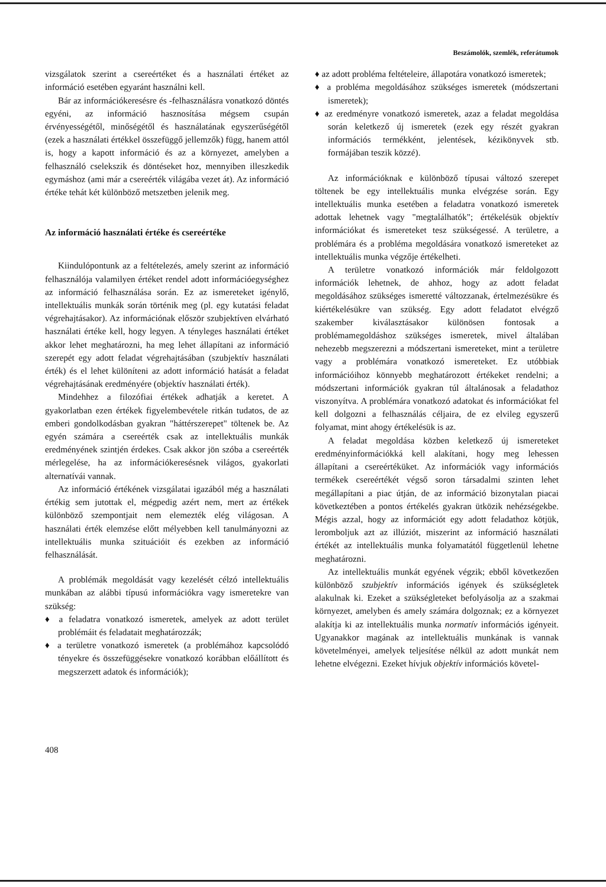Beszámolók, szemlék, referátumok
vizsgálatok szerint a csereértéket és a használati értéket az információ esetében egyaránt használni kell.
Bár az információkeresésre és -felhasználásra vonatkozó döntés egyéni, az információ hasznosítása mégsem csupán érvényességétől, minőségétől és használatának egyszerűségétől (ezek a használati értékkel összefüggő jellemzők) függ, hanem attól is, hogy a kapott információ és az a környezet, amelyben a felhasználó cselekszik és döntéseket hoz, mennyiben illeszkedik egymáshoz (ami már a csereérték világába vezet át). Az információ értéke tehát két különböző metszetben jelenik meg.
Az információ használati értéke és csereértéke
Kiindulópontunk az a feltételezés, amely szerint az információ felhasználója valamilyen értéket rendel adott információegységhez az információ felhasználása során. Ez az ismereteket igénylő, intellektuális munkák során történik meg (pl. egy kutatási feladat végrehajtásakor). Az információnak először szubjektíven elvárható használati értéke kell, hogy legyen. A tényleges használati értéket akkor lehet meghatározni, ha meg lehet állapítani az információ szerepét egy adott feladat végrehajtásában (szubjektív használati érték) és el lehet különíteni az adott információ hatását a feladat végrehajtásának eredményére (objektív használati érték).
Mindehhez a filozófiai értékek adhatják a keretet. A gyakorlatban ezen értékek figyelembevétele ritkán tudatos, de az emberi gondolkodásban gyakran "háttérszerepet" töltenek be. Az egyén számára a csereérték csak az intellektuális munkák eredményének szintjén érdekes. Csak akkor jön szóba a csereérték mérlegelése, ha az információkeresésnek világos, gyakorlati alternatívái vannak.
Az információ értékének vizsgálatai igazából még a használati értékig sem jutottak el, mégpedig azért nem, mert az értékek különböző szempontjait nem elemezték elég világosan. A használati érték elemzése előtt mélyebben kell tanulmányozni az intellektuális munka szituációit és ezekben az információ felhasználását.
A problémák megoldását vagy kezelését célzó intellektuális munkában az alábbi típusú információkra vagy ismeretekre van szükség:
♦ a feladatra vonatkozó ismeretek, amelyek az adott terület problémáit és feladatait meghatározzák;
♦ a területre vonatkozó ismeretek (a problémához kapcsolódó tényekre és összefüggésekre vonatkozó korábban előállított és megszerzett adatok és információk);
408
♦ az adott probléma feltételeire, állapotára vonatkozó ismeretek;
♦ a probléma megoldásához szükséges ismeretek (módszertani ismeretek);
♦ az eredményre vonatkozó ismeretek, azaz a feladat megoldása során keletkező új ismeretek (ezek egy részét gyakran információs termékként, jelentések, kézikönyvek stb. formájában teszik közzé).
Az információknak e különböző típusai változó szerepet töltenek be egy intellektuális munka elvégzése során. Egy intellektuális munka esetében a feladatra vonatkozó ismeretek adottak lehetnek vagy "megtalálhatók"; értékelésük objektív információkat és ismereteket tesz szükségessé. A területre, a problémára és a probléma megoldására vonatkozó ismereteket az intellektuális munka végzője értékelheti.
A területre vonatkozó információk már feldolgozott információk lehetnek, de ahhoz, hogy az adott feladat megoldásához szükséges ismeretté változzanak, értelmezésükre és kiértékelésükre van szükség. Egy adott feladatot elvégző szakember kiválasztásakor különösen fontosak a problémamegoldáshoz szükséges ismeretek, mivel általában nehezebb megszerezni a módszertani ismereteket, mint a területre vagy a problémára vonatkozó ismereteket. Ez utóbbiak információihoz könnyebb meghatározott értékeket rendelni; a módszertani információk gyakran túl általánosak a feladathoz viszonyítva. A problémára vonatkozó adatokat és információkat fel kell dolgozni a felhasználás céljaira, de ez elvileg egyszerű folyamat, mint ahogy értékelésük is az.
A feladat megoldása közben keletkező új ismereteket eredményinformációkká kell alakítani, hogy meg lehessen állapítani a csereértéküket. Az információk vagy információs termékek csereértékét végső soron társadalmi szinten lehet megállapítani a piac útján, de az információ bizonytalan piacai következtében a pontos értékelés gyakran ütközik nehézségekbe. Mégis azzal, hogy az információt egy adott feladathoz kötjük, leromboljuk azt az illúziót, miszerint az információ használati értékét az intellektuális munka folyamatától függetlenül lehetne meghatározni.
Az intellektuális munkát egyének végzik; ebből következően különböző szubjektív információs igények és szükségletek alakulnak ki. Ezeket a szükségleteket befolyásolja az a szakmai környezet, amelyben és amely számára dolgoznak; ez a környezet alakítja ki az intellektuális munka normatív információs igényeit. Ugyanakkor magának az intellektuális munkának is vannak követelményei, amelyek teljesítése nélkül az adott munkát nem lehetne elvégezni. Ezeket hívjuk objektív információs követel-